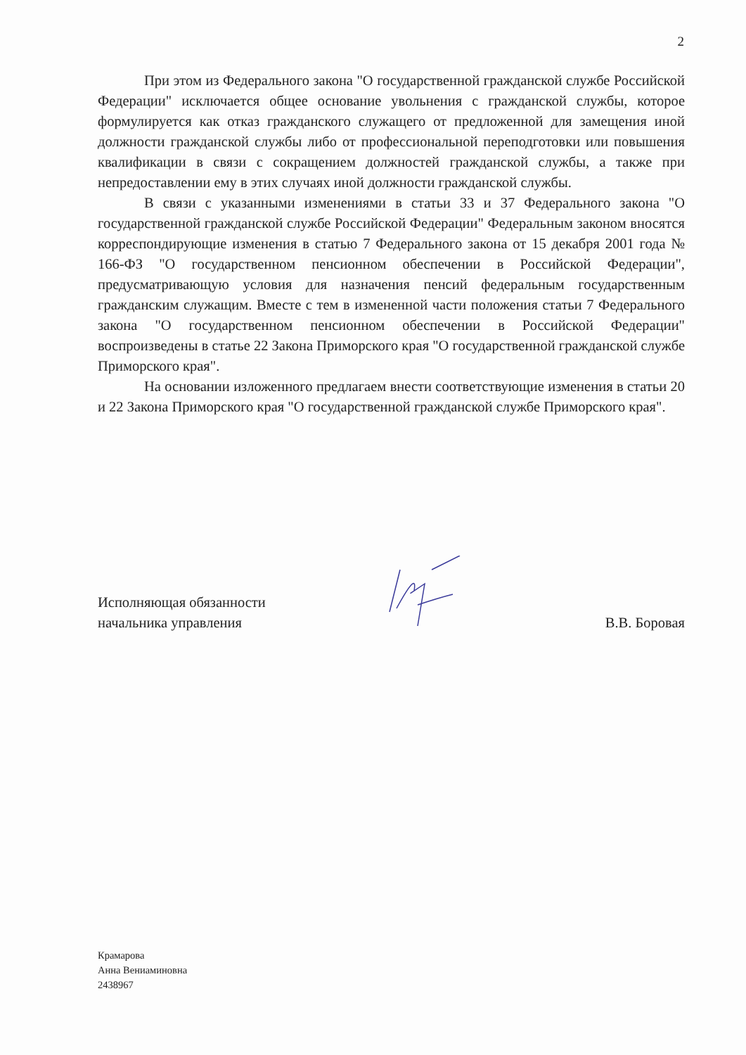2
При этом из Федерального закона "О государственной гражданской службе Российской Федерации" исключается общее основание увольнения с гражданской службы, которое формулируется как отказ гражданского служащего от предложенной для замещения иной должности гражданской службы либо от профессиональной переподготовки или повышения квалификации в связи с сокращением должностей гражданской службы, а также при непредоставлении ему в этих случаях иной должности гражданской службы.
В связи с указанными изменениями в статьи 33 и 37 Федерального закона "О государственной гражданской службе Российской Федерации" Федеральным законом вносятся корреспондирующие изменения в статью 7 Федерального закона от 15 декабря 2001 года № 166-ФЗ "О государственном пенсионном обеспечении в Российской Федерации", предусматривающую условия для назначения пенсий федеральным государственным гражданским служащим. Вместе с тем в измененной части положения статьи 7 Федерального закона "О государственном пенсионном обеспечении в Российской Федерации" воспроизведены в статье 22 Закона Приморского края "О государственной гражданской службе Приморского края".
На основании изложенного предлагаем внести соответствующие изменения в статьи 20 и 22 Закона Приморского края "О государственной гражданской службе Приморского края".
Исполняющая обязанности
начальника управления
В.В. Боровая
Крамарова
Анна Вениаминовна
2438967